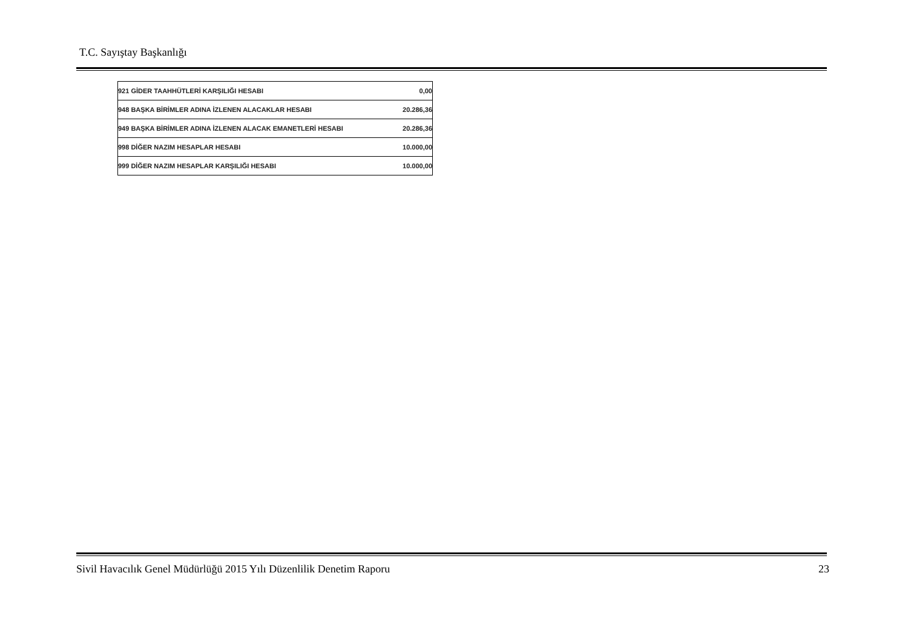T.C. Sayıştay Başkanlığı
| 921 GİDER TAAHHÜTLERİ KARŞILIĞI HESABI | 0,00 |
| 948 BAŞKA BİRİMLER ADINA İZLENEN ALACAKLAR HESABI | 20.286,36 |
| 949 BAŞKA BİRİMLER ADINA İZLENEN ALACAK EMANETLERİ HESABI | 20.286,36 |
| 998 DİĞER NAZIM HESAPLAR HESABI | 10.000,00 |
| 999 DİĞER NAZIM HESAPLAR KARŞILIĞI HESABI | 10.000,00 |
Sivil Havacılık Genel Müdürlüğü 2015 Yılı Düzenlilik Denetim Raporu 23